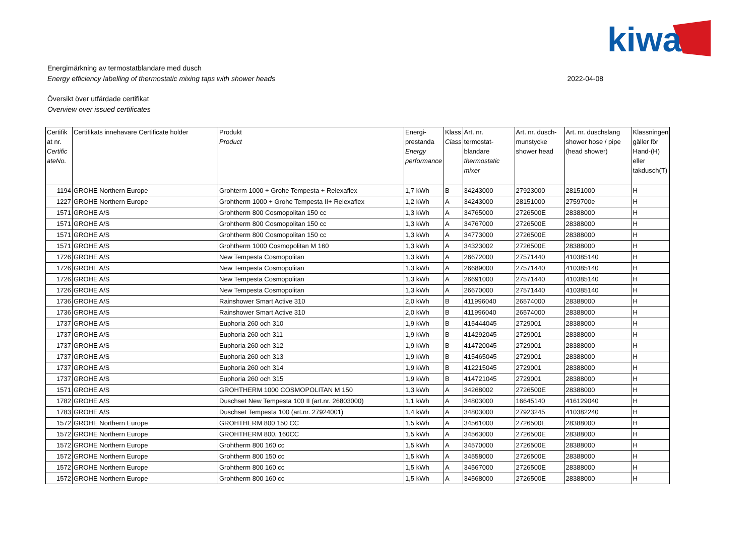kiwa
Energimärkning av termostatblandare med dusch
Energy efficiency labelling of thermostatic mixing taps with shower heads 2022-04-08
Översikt över utfärdade certifikat
Overview over issued certificates
| Certifik at nr. Certific ateNo. | Certifikats innehavare Certificate holder | Produkt Product | Energi-prestanda Energy performance | Klass Class | Art. nr. termostat-blandare thermostatic mixer | Art. nr. dusch-munstycke shower head | Art. nr. duschslang shower hose / pipe (head shower) | Klassningen gäller för Hand-(H) eller takdusch(T) |
| --- | --- | --- | --- | --- | --- | --- | --- | --- |
| 1194 | GROHE Northern Europe | Grohterm 1000 + Grohe Tempesta + Relexaflex | 1,7 kWh | B | 34243000 | 27923000 | 28151000 | H |
| 1227 | GROHE Northern Europe | Grohtherm 1000 + Grohe Tempesta II+ Relexaflex | 1,2 kWh | A | 34243000 | 28151000 | 2759700e | H |
| 1571 | GROHE A/S | Grohtherm 800 Cosmopolitan 150 cc | 1,3 kWh | A | 34765000 | 2726500E | 28388000 | H |
| 1571 | GROHE A/S | Grohtherm 800 Cosmopolitan 150 cc | 1,3 kWh | A | 34767000 | 2726500E | 28388000 | H |
| 1571 | GROHE A/S | Grohtherm 800 Cosmopolitan 150 cc | 1,3 kWh | A | 34773000 | 2726500E | 28388000 | H |
| 1571 | GROHE A/S | Grohtherm 1000 Cosmopolitan M 160 | 1,3 kWh | A | 34323002 | 2726500E | 28388000 | H |
| 1726 | GROHE A/S | New Tempesta Cosmopolitan | 1,3 kWh | A | 26672000 | 27571440 | 410385140 | H |
| 1726 | GROHE A/S | New Tempesta Cosmopolitan | 1,3 kWh | A | 26689000 | 27571440 | 410385140 | H |
| 1726 | GROHE A/S | New Tempesta Cosmopolitan | 1,3 kWh | A | 26691000 | 27571440 | 410385140 | H |
| 1726 | GROHE A/S | New Tempesta Cosmopolitan | 1,3 kWh | A | 26670000 | 27571440 | 410385140 | H |
| 1736 | GROHE A/S | Rainshower Smart Active 310 | 2,0 kWh | B | 411996040 | 26574000 | 28388000 | H |
| 1736 | GROHE A/S | Rainshower Smart Active 310 | 2,0 kWh | B | 411996040 | 26574000 | 28388000 | H |
| 1737 | GROHE A/S | Euphoria 260 och 310 | 1,9 kWh | B | 415444045 | 2729001 | 28388000 | H |
| 1737 | GROHE A/S | Euphoria 260 och 311 | 1,9 kWh | B | 414292045 | 2729001 | 28388000 | H |
| 1737 | GROHE A/S | Euphoria 260 och 312 | 1,9 kWh | B | 414720045 | 2729001 | 28388000 | H |
| 1737 | GROHE A/S | Euphoria 260 och 313 | 1,9 kWh | B | 415465045 | 2729001 | 28388000 | H |
| 1737 | GROHE A/S | Euphoria 260 och 314 | 1,9 kWh | B | 412215045 | 2729001 | 28388000 | H |
| 1737 | GROHE A/S | Euphoria 260 och 315 | 1,9 kWh | B | 414721045 | 2729001 | 28388000 | H |
| 1571 | GROHE A/S | GROHTHERM 1000 COSMOPOLITAN M 150 | 1,3 kWh | A | 34268002 | 2726500E | 28388000 | H |
| 1782 | GROHE A/S | Duschset New Tempesta 100 II (art.nr. 26803000) | 1,1 kWh | A | 34803000 | 16645140 | 416129040 | H |
| 1783 | GROHE A/S | Duschset Tempesta 100 (art.nr. 27924001) | 1,4 kWh | A | 34803000 | 27923245 | 410382240 | H |
| 1572 | GROHE Northern Europe | GROHTHERM 800 150 CC | 1,5 kWh | A | 34561000 | 2726500E | 28388000 | H |
| 1572 | GROHE Northern Europe | GROHTHERM 800, 160CC | 1,5 kWh | A | 34563000 | 2726500E | 28388000 | H |
| 1572 | GROHE Northern Europe | Grohtherm 800 160 cc | 1,5 kWh | A | 34570000 | 2726500E | 28388000 | H |
| 1572 | GROHE Northern Europe | Grohtherm 800 150 cc | 1,5 kWh | A | 34558000 | 2726500E | 28388000 | H |
| 1572 | GROHE Northern Europe | Grohtherm 800 160 cc | 1,5 kWh | A | 34567000 | 2726500E | 28388000 | H |
| 1572 | GROHE Northern Europe | Grohtherm 800 160 cc | 1,5 kWh | A | 34568000 | 2726500E | 28388000 | H |